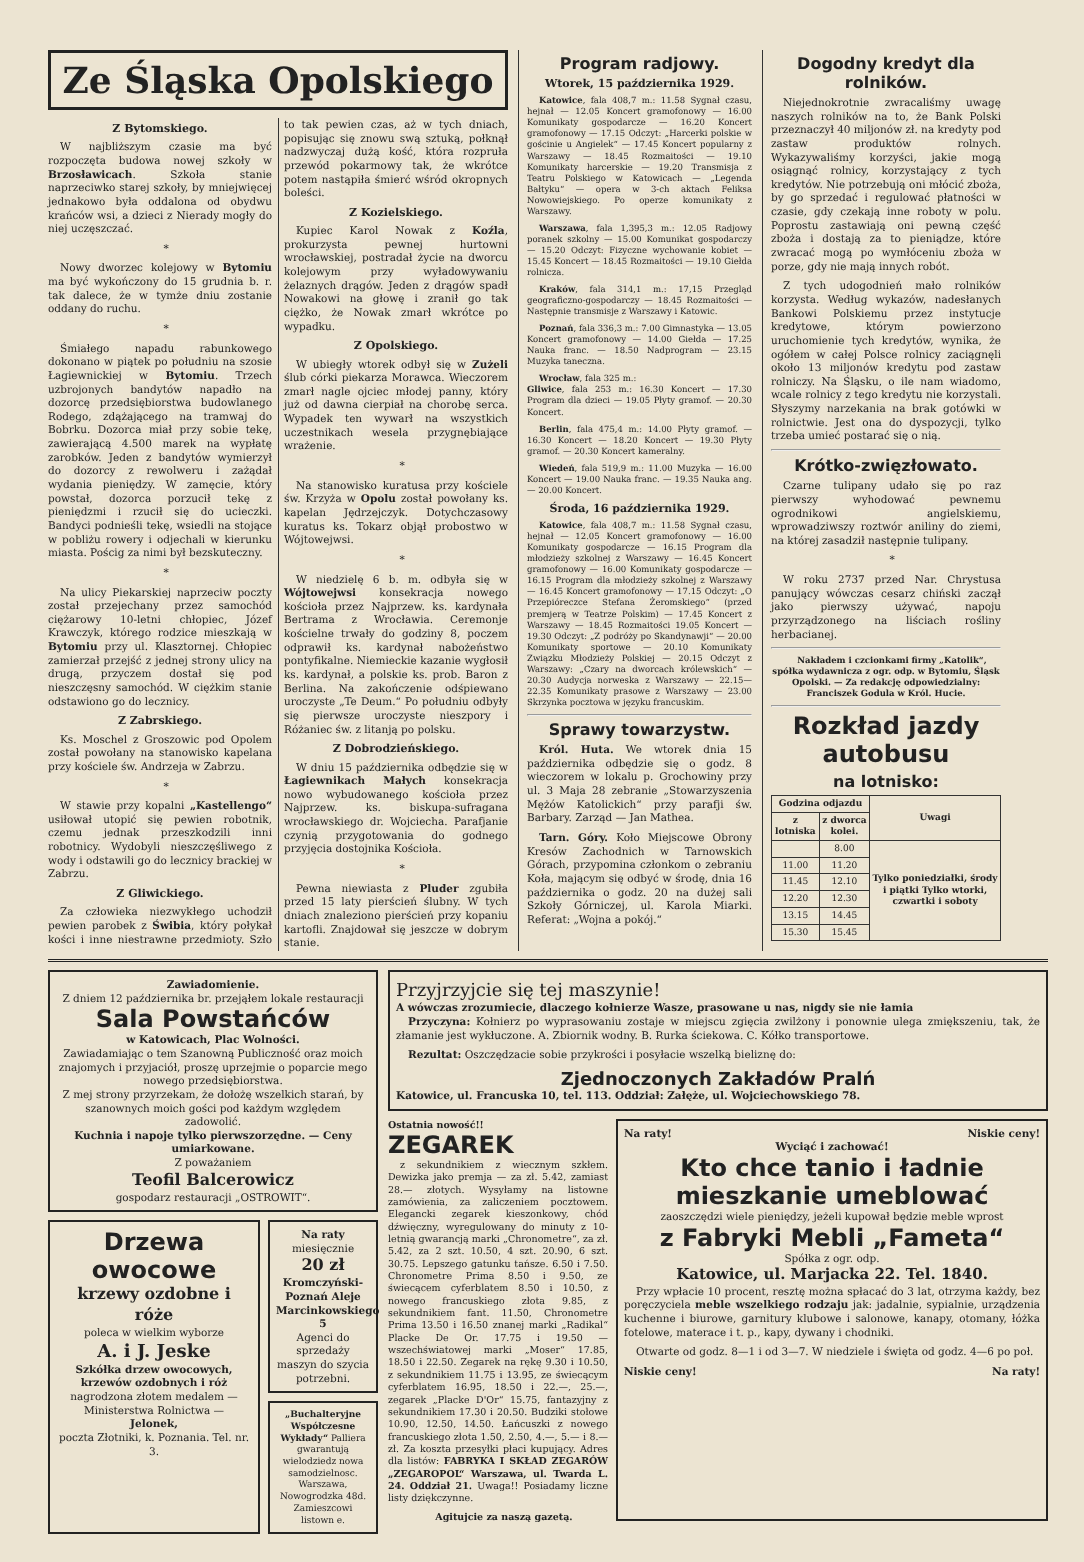Ze Śląska Opolskiego
Z Bytomskiego.
W najbliższym czasie ma być rozpoczęta budowa nowej szkoły w Brzosławicach. Szkoła stanie naprzeciwko starej szkoły, by mniejwięcej jednakowo była oddalona od obydwu krańców wsi, a dzieci z Nierady mogły do niej uczęszczać.
*
Nowy dworzec kolejowy w Bytomiu ma być wykończony do 15 grudnia b. r. tak dalece, że w tymże dniu zostanie oddany do ruchu.
*
Śmiałego napadu rabunkowego dokonano w piątek po południu na szosie Łagiewnickiej w Bytomiu. Trzech uzbrojonych bandytów napadło na dozorcę przedsiębiorstwa budowlanego Rodego, zdążającego na tramwaj do Bobrku. Dozorca miał przy sobie tekę, zawierającą 4.500 marek na wypłatę zarobków. Jeden z bandytów wymierzył do dozorcy z rewolweru i zażądał wydania pieniędzy. W zamęcie, który powstał, dozorca porzucił tekę z pieniędzmi i rzucił się do ucieczki. Bandyci podnieśli tekę, wsiedli na stojące w pobliżu rowery i odjechali w kierunku miasta. Pościg za nimi był bezskuteczny.
*
Na ulicy Piekarskiej naprzeciw poczty został przejechany przez samochód ciężarowy 10-letni chłopiec, Józef Krawczyk, którego rodzice mieszkają w Bytomiu przy ul. Klasztornej. Chłopiec zamierzał przejść z jednej strony ulicy na drugą, przyczem dostał się pod nieszczęsny samochód. W ciężkim stanie odstawiono go do lecznicy.
Z Zabrskiego.
Ks. Moschel z Groszowic pod Opolem został powołany na stanowisko kapelana przy kościele św. Andrzeja w Zabrzu.
*
W stawie przy kopalni „Kastellengo“ usiłował utopić się pewien robotnik, czemu jednak przeszkodzili inni robotnicy. Wydobyli nieszczęśliwego z wody i odstawili go do lecznicy brackiej w Zabrzu.
Z Gliwickiego.
Za człowieka niezwykłego uchodził pewien parobek z Świbia, który połykał kości i inne niestrawne przedmioty. Szło to tak pewien czas, aż w tych dniach, popisując się znowu swą sztuką, połknął nadzwyczaj dużą kość, która rozpruła przewód pokarmowy tak, że wkrótce potem nastąpiła śmierć wśród okropnych boleści.
Z Kozielskiego.
Kupiec Karol Nowak z Koźla, prokurzysta pewnej hurtowni wrocławskiej, postradał życie na dworcu kolejowym przy wyładowywaniu żelaznych drągów. Jeden z drągów spadł Nowakowi na głowę i zranił go tak ciężko, że Nowak zmarł wkrótce po wypadku.
Z Opolskiego.
W ubiegły wtorek odbył się w Zużeli ślub córki piekarza Morawca. Wieczorem zmarł nagle ojciec młodej panny, który już od dawna cierpiał na chorobę serca. Wypadek ten wywarł na wszystkich uczestnikach wesela przygnębiające wrażenie.
*
Na stanowisko kuratusa przy kościele św. Krzyża w Opolu został powołany ks. kapelan Jędrzejczyk. Dotychczasowy kuratus ks. Tokarz objął probostwo w Wójtowejwsi.
*
W niedzielę 6 b. m. odbyła się w Wójtowejwsi konsekracja nowego kościoła przez Najprzew. ks. kardynała Bertrama z Wrocławia. Ceremonje kościelne trwały do godziny 8, poczem odprawił ks. kardynał nabożeństwo pontyfikalne. Niemieckie kazanie wygłosił ks. kardynał, a polskie ks. prob. Baron z Berlina. Na zakończenie odśpiewano uroczyste „Te Deum.“ Po południu odbyły się pierwsze uroczyste nieszpory i Różaniec św. z litanją po polsku.
Z Dobrodzieńskiego.
W dniu 15 października odbędzie się w Łagiewnikach Małych konsekracja nowo wybudowanego kościoła przez Najprzew. ks. biskupa-sufragana wrocławskiego dr. Wojciecha. Parafjanie czynią przygotowania do godnego przyjęcia dostojnika Kościoła.
*
Pewna niewiasta z Pluder zgubiła przed 15 laty pierścień ślubny. W tych dniach znaleziono pierścień przy kopaniu kartofli. Znajdował się jeszcze w dobrym stanie.
Program radjowy.
Wtorek, 15 października 1929.
Katowice, fala 408,7 m.: 11.58 Sygnał czasu, hejnał — 12.05 Koncert gramofonowy — 16.00 Komunikaty gospodarcze — 16.20 Koncert gramofonowy — 17.15 Odczyt: „Harcerki polskie w gościnie u Angielek“ — 17.45 Koncert popularny z Warszawy — 18.45 Rozmaitości — 19.10 Komunikaty harcerskie — 19.20 Transmisja z Teatru Polskiego w Katowicach — „Legenda Bałtyku“ — opera w 3-ch aktach Feliksa Nowowiejskiego. Po operze komunikaty z Warszawy.
Warszawa, fala 1,395,3 m.: 12.05 Radjowy poranek szkolny — 15.00 Komunikat gospodarczy — 15.20 Odczyt: Fizyczne wychowanie kobiet — 15.45 Koncert — 18.45 Rozmaitości — 19.10 Giełda rolnicza.
Kraków, fala 314,1 m.: 17,15 Przegląd geograficzno-gospodarczy — 18.45 Rozmaitości — Następnie transmisje z Warszawy i Katowic.
Poznań, fala 336,3 m.: 7.00 Gimnastyka — 13.05 Koncert gramofonowy — 14.00 Giełda — 17.25 Nauka franc. — 18.50 Nadprogram — 23.15 Muzyka taneczna.
Wrocław, fala 325 m.:
Gliwice, fala 253 m.: 16.30 Koncert — 17.30 Program dla dzieci — 19.05 Płyty gramof. — 20.30 Koncert.
Berlin, fala 475,4 m.: 14.00 Płyty gramof. — 16.30 Koncert — 18.20 Koncert — 19.30 Płyty gramof. — 20.30 Koncert kameralny.
Wiedeń, fala 519,9 m.: 11.00 Muzyka — 16.00 Koncert — 19.00 Nauka franc. — 19.35 Nauka ang. — 20.00 Koncert.
Środa, 16 października 1929.
Katowice, fala 408,7 m.: 11.58 Sygnał czasu, hejnał — 12.05 Koncert gramofonowy — 16.00 Komunikaty gospodarcze — 16.15 Program dla młodzieży szkolnej z Warszawy — 16.45 Koncert gramofonowy — 16.00 Komunikaty gospodarcze — 16.15 Program dla młodzieży szkolnej z Warszawy — 16.45 Koncert gramofonowy — 17.15 Odczyt: „O Przepióreczce Stefana Żeromskiego“ (przed premjerą w Teatrze Polskim) — 17.45 Koncert z Warszawy — 18.45 Rozmaitości 19.05 Koncert — 19.30 Odczyt: „Z podróży po Skandynawji“ — 20.00 Komunikaty sportowe — 20.10 Komunikaty Związku Młodzieży Polskiej — 20.15 Odczyt z Warszawy: „Czary na dworcach królewskich“ — 20.30 Audycja norweska z Warszawy — 22.15—22.35 Komunikaty prasowe z Warszawy — 23.00 Skrzynka pocztowa w języku francuskim.
Sprawy towarzystw.
Król. Huta. We wtorek dnia 15 października odbędzie się o godz. 8 wieczorem w lokalu p. Grochowiny przy ul. 3 Maja 28 zebranie „Stowarzyszenia Mężów Katolickich“ przy parafji św. Barbary. Zarząd — Jan Mathea.
Tarn. Góry. Koło Miejscowe Obrony Kresów Zachodnich w Tarnowskich Górach, przypomina członkom o zebraniu Koła, mającym się odbyć w środę, dnia 16 października o godz. 20 na dużej sali Szkoły Górniczej, ul. Karola Miarki. Referat: „Wojna a pokój.“
Dogodny kredyt dla rolników.
Niejednokrotnie zwracaliśmy uwagę naszych rolników na to, że Bank Polski przeznaczył 40 miljonów zł. na kredyty pod zastaw produktów rolnych. Wykazywaliśmy korzyści, jakie mogą osiągnąć rolnicy, korzystający z tych kredytów. Nie potrzebują oni młócić zboża, by go sprzedać i regulować płatności w czasie, gdy czekają inne roboty w polu. Poprostu zastawiają oni pewną część zboża i dostają za to pieniądze, które zwracać mogą po wymłóceniu zboża w porze, gdy nie mają innych robót.
Z tych udogodnień mało rolników korzysta. Według wykazów, nadesłanych Bankowi Polskiemu przez instytucje kredytowe, którym powierzono uruchomienie tych kredytów, wynika, że ogółem w całej Polsce rolnicy zaciągnęli około 13 miljonów kredytu pod zastaw rolniczy. Na Śląsku, o ile nam wiadomo, wcale rolnicy z tego kredytu nie korzystali. Słyszymy narzekania na brak gotówki w rolnictwie. Jest ona do dyspozycji, tylko trzeba umieć postarać się o nią.
Krótko-zwięzłowato.
Czarne tulipany udało się po raz pierwszy wyhodować pewnemu ogrodnikowi angielskiemu, wprowadziwszy roztwór aniliny do ziemi, na której zasadził następnie tulipany.
*
W roku 2737 przed Nar. Chrystusa panujący wówczas cesarz chiński zaczął jako pierwszy używać, napoju przyrządzonego na liściach rośliny herbacianej.
Nakładem i czcionkami firmy „Katolik“, spółka wydawnicza z ogr. odp. w Bytomiu, Śląsk Opolski. — Za redakcję odpowiedzialny: Franciszek Godula w Król. Hucie.
Rozkład jazdy autobusu
na lotnisko:
| Godzina odjazdu | | Uwagi |
| --- | --- | --- |
| z lotniska | z dworca kolei. | |
| | 8.00 | Tylko poniedziałki, środy i piątki Tylko wtorki, czwartki i soboty |
| 11.00 | 11.20 | |
| 11.45 | 12.10 | |
| 12.20 | 12.30 | |
| 13.15 | 14.45 | |
| 15.30 | 15.45 | |
Zawiadomienie.
Z dniem 12 października br. przejąłem lokale restauracji
Sala Powstańców
w Katowicach, Plac Wolności.
Zawiadamiając o tem Szanowną Publiczność oraz moich znajomych i przyjaciół, proszę uprzejmie o poparcie mego nowego przedsiębiorstwa.
Z mej strony przyrzekam, że dołożę wszelkich starań, by szanownych moich gości pod każdym względem zadowolić.
Kuchnia i napoje tylko pierwszorzędne. — Ceny umiarkowane.
Z poważaniem
Teofil Balcerowicz
gospodarz restauracji „OSTROWIT“.
Drzewa owocowe
krzewy ozdobne i róże
poleca w wielkim wyborze
A. i J. Jeske
Szkółka drzew owocowych, krzewów ozdobnych i róż
nagrodzona złotem medalem — Ministerstwa Rolnictwa —
Jelonek,
poczta Złotniki, k. Poznania. Tel. nr. 3.
Na raty
miesięcznie
20 zł
Kromczyński-Poznań Aleje Marcinkowskiego 5
Agenci do sprzedaży maszyn do szycia potrzebni.
„Buchalteryjne Współczesne Wykłady“ Palliera gwarantują wielodziedz nowa samodzielnosc. Warszawa, Nowogrodzka 48d. Zamieszcowi listown e.
Przyjrzyjcie się tej maszynie!
A wówczas zrozumiecie, dlaczego kołnierze Wasze, prasowane u nas, nigdy sie nie łamia
Przyczyna: Kołnierz po wyprasowaniu zostaje w miejscu zgięcia zwilżony i ponownie ulega zmiększeniu, tak, że złamanie jest wykłuczone. A. Zbiornik wodny. B. Rurka ściekowa. C. Kółko transportowe.
Rezultat: Oszczędzacie sobie przykrości i posyłacie wszelką bieliznę do:
Zjednoczonych Zakładów Pralń
Katowice, ul. Francuska 10, tel. 113. Oddział: Załęże, ul. Wojciechowskiego 78.
Ostatnia nowość!!
ZEGAREK
z sekundnikiem z wiecznym szkłem. Dewizka jako premja — za zł. 5.42, zamiast 28.— złotych. Wysyłamy na listowne zamówienia, za zaliczeniem pocztowem. Elegancki zegarek kieszonkowy, chód dźwięczny, wyregulowany do minuty z 10-letnią gwarancją marki „Chronometre“, za zł. 5.42, za 2 szt. 10.50, 4 szt. 20.90, 6 szt. 30.75. Lepszego gatunku tańsze. 6.50 i 7.50. Chronometre Prima 8.50 i 9.50, ze świecącem cyferblatem 8.50 i 10.50, z nowego francuskiego złota 9.85, z sekundnikiem fant. 11.50, Chronometre Prima 13.50 i 16.50 znanej marki „Radikal“ Placke De Or. 17.75 i 19.50 — wszechświatowej marki „Moser“ 17.85, 18.50 i 22.50. Zegarek na rękę 9.30 i 10.50, z sekundnikiem 11.75 i 13.95, ze świecącym cyferblatem 16.95, 18.50 i 22.—, 25.—, zegarek „Placke D'Or“ 15.75, fantazyjny z sekundnikiem 17.30 i 20.50. Budziki stołowe 10.90, 12.50, 14.50. Łańcuszki z nowego francuskiego złota 1.50, 2.50, 4.—, 5.— i 8.— zł. Za koszta przesyłki płaci kupujący. Adres dla listów: FABRYKA I SKŁAD ZEGARÓW „ZEGAROPOL“ Warszawa, ul. Twarda L. 24. Oddział 21. Uwaga!! Posiadamy liczne listy dziękczynne.
Agitujcie za naszą gazetą.
Na raty! Niskie ceny!
Wyciąć i zachować!
Kto chce tanio i ładnie mieszkanie umeblować
zaoszczędzi wiele pieniędzy, jeżeli kupował będzie meble wprost
z Fabryki Mebli „Fameta“
Spółka z ogr. odp.
Katowice, ul. Marjacka 22. Tel. 1840.
Przy wpłacie 10 procent, resztę można spłacać do 3 lat, otrzyma każdy, bez poręczyciela meble wszelkiego rodzaju jak: jadalnie, sypialnie, urządzenia kuchenne i biurowe, garnitury klubowe i salonowe, kanapy, otomany, łóżka fotelowe, materace i t. p., kapy, dywany i chodniki.
Otwarte od godz. 8—1 i od 3—7. W niedziele i święta od godz. 4—6 po poł.
Niskie ceny! Na raty!